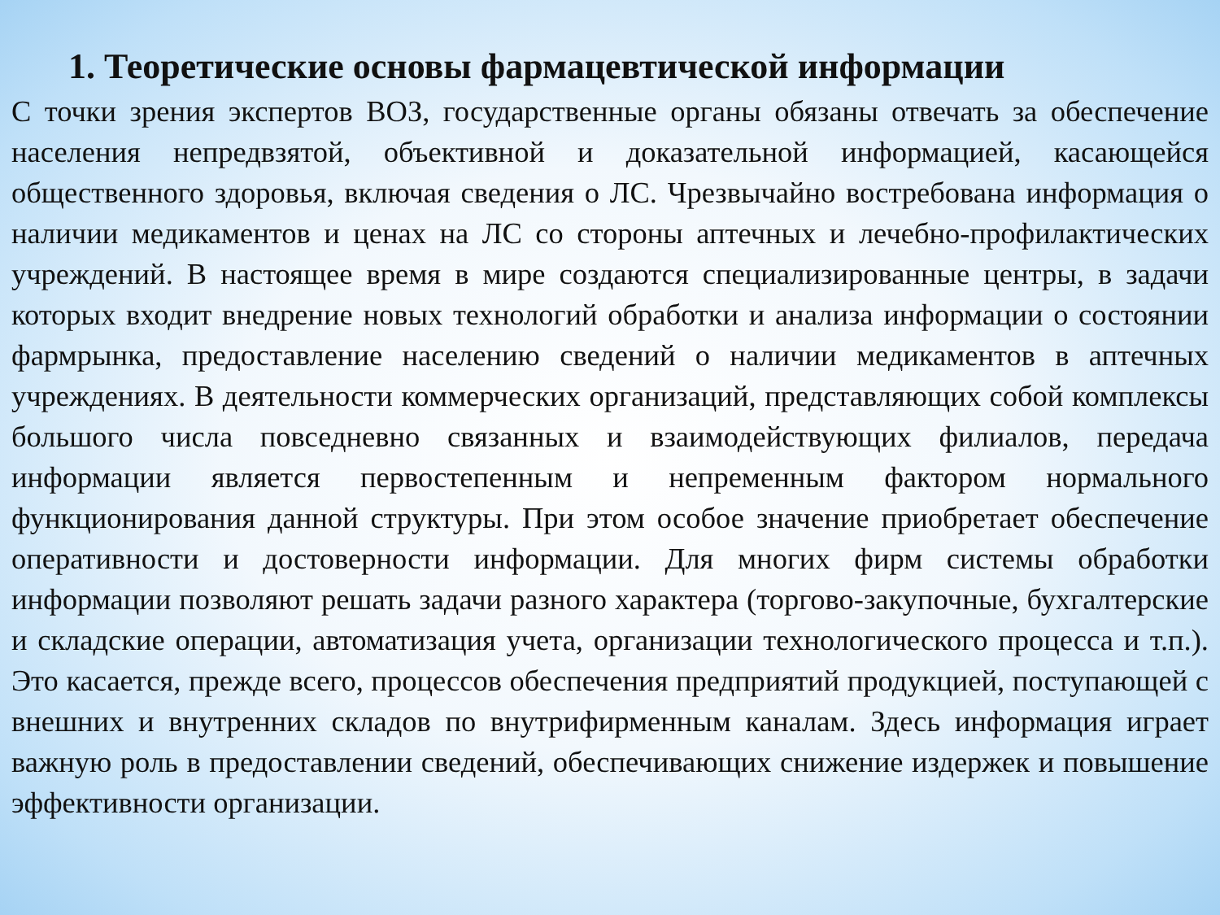1. Теоретические основы фармацевтической информации
С точки зрения экспертов ВОЗ, государственные органы обязаны отвечать за обеспечение населения непредвзятой, объективной и доказательной информацией, касающейся общественного здоровья, включая сведения о ЛС. Чрезвычайно востребована информация о наличии медикаментов и ценах на ЛС со стороны аптечных и лечебно-профилактических учреждений. В настоящее время в мире создаются специализированные центры, в задачи которых входит внедрение новых технологий обработки и анализа информации о состоянии фармрынка, предоставление населению сведений о наличии медикаментов в аптечных учреждениях. В деятельности коммерческих организаций, представляющих собой комплексы большого числа повседневно связанных и взаимодействующих филиалов, передача информации является первостепенным и непременным фактором нормального функционирования данной структуры. При этом особое значение приобретает обеспечение оперативности и достоверности информации. Для многих фирм системы обработки информации позволяют решать задачи разного характера (торгово-закупочные, бухгалтерские и складские операции, автоматизация учета, организации технологического процесса и т.п.). Это касается, прежде всего, процессов обеспечения предприятий продукцией, поступающей с внешних и внутренних складов по внутрифирменным каналам. Здесь информация играет важную роль в предоставлении сведений, обеспечивающих снижение издержек и повышение эффективности организации.